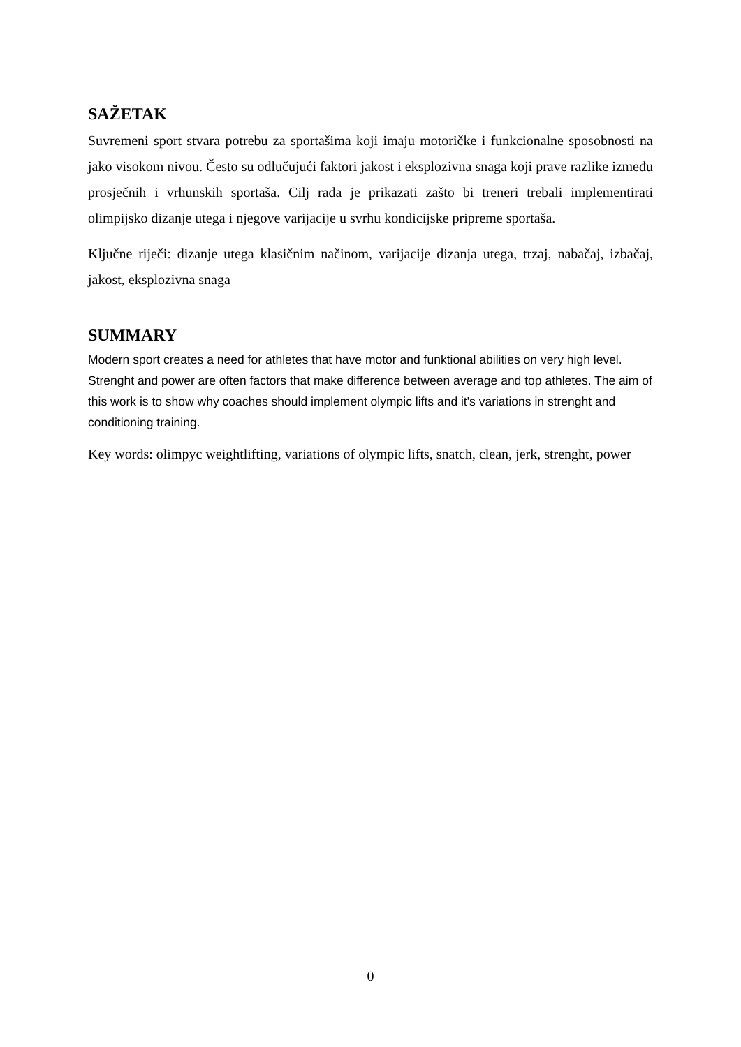SAŽETAK
Suvremeni sport stvara potrebu za sportašima koji imaju motoričke i funkcionalne sposobnosti na jako visokom nivou. Često su odlučujući faktori jakost i eksplozivna snaga koji prave razlike između prosječnih i vrhunskih sportaša. Cilj rada je prikazati zašto bi treneri trebali implementirati olimpijsko dizanje utega i njegove varijacije u svrhu kondicijske pripreme sportaša.
Ključne riječi: dizanje utega klasičnim načinom, varijacije dizanja utega, trzaj, nabačaj, izbačaj, jakost, eksplozivna snaga
SUMMARY
Modern sport creates a need for athletes that have motor and funktional abilities on very high level. Strenght and power are often factors that make difference between average and top athletes. The aim of this work is to show why coaches should implement olympic lifts and it's variations in strenght and conditioning training.
Key words: olimpyc weightlifting, variations of olympic lifts, snatch, clean, jerk, strenght, power
0